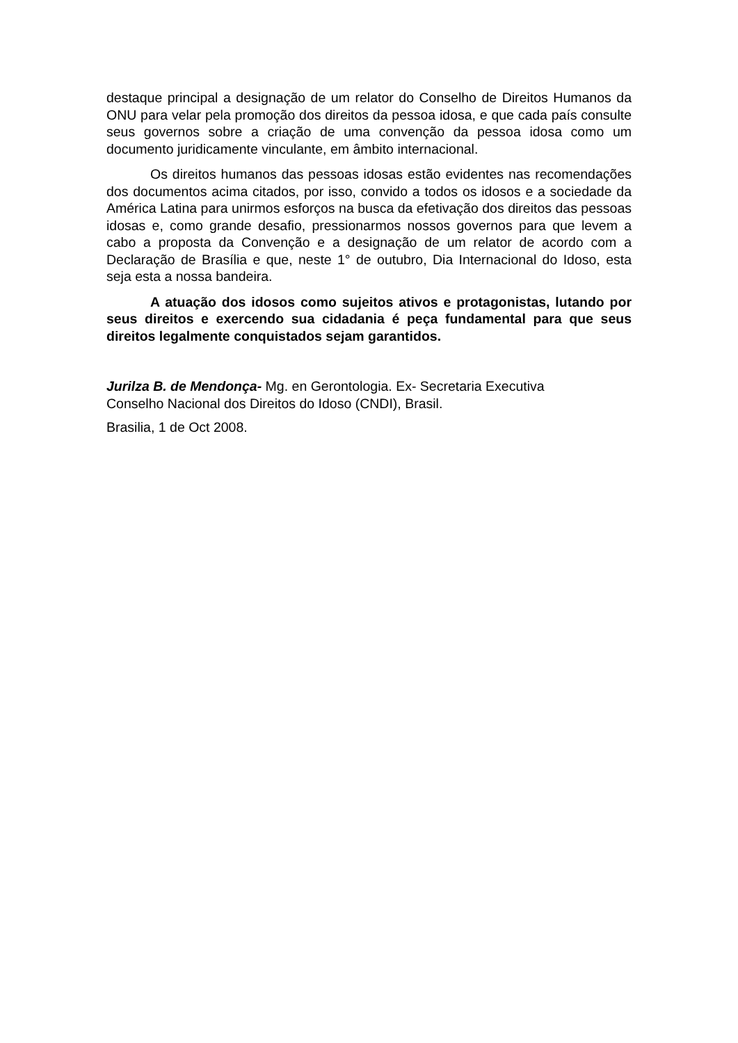destaque principal a designação de um relator do Conselho de Direitos Humanos da ONU para velar pela promoção dos direitos da pessoa idosa, e que cada país consulte seus governos sobre a criação de uma convenção da pessoa idosa como um documento juridicamente vinculante, em âmbito internacional.
Os direitos humanos das pessoas idosas estão evidentes nas recomendações dos documentos acima citados, por isso, convido a todos os idosos e a sociedade da América Latina para unirmos esforços na busca da efetivação dos direitos das pessoas idosas e, como grande desafio, pressionarmos nossos governos para que levem a cabo a proposta da Convenção e a designação de um relator de acordo com a Declaração de Brasília e que, neste 1° de outubro, Dia Internacional do Idoso, esta seja esta a nossa bandeira.
A atuação dos idosos como sujeitos ativos e protagonistas, lutando por seus direitos e exercendo sua cidadania é peça fundamental para que seus direitos legalmente conquistados sejam garantidos.
Jurilza B. de Mendonça- Mg. en Gerontologia. Ex- Secretaria Executiva
Conselho Nacional dos Direitos do Idoso (CNDI), Brasil.
Brasilia, 1 de Oct 2008.